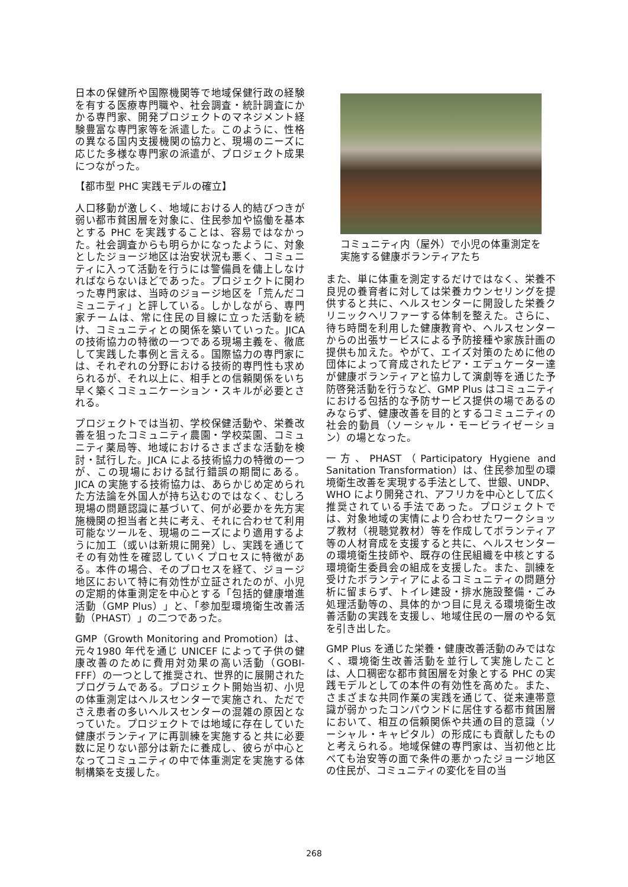日本の保健所や国際機関等で地域保健行政の経験を有する医療専門職や、社会調査・統計調査にかかる専門家、開発プロジェクトのマネジメント経験豊富な専門家等を派遣した。このように、性格の異なる国内支援機関の協力と、現場のニーズに応じた多様な専門家の派遣が、プロジェクト成果につながった。
【都市型 PHC 実践モデルの確立】
人口移動が激しく、地域における人的結びつきが弱い都市貧困層を対象に、住民参加や協働を基本とする PHC を実践することは、容易ではなかった。社会調査からも明らかになったように、対象としたジョージ地区は治安状況も悪く、コミュニティに入って活動を行うには警備員を傭上しなければならないほどであった。プロジェクトに関わった専門家は、当時のジョージ地区を「荒んだコミュニティ」と評している。しかしながら、専門家チームは、常に住民の目線に立った活動を続け、コミュニティとの関係を築いていった。JICA の技術協力の特徴の一つである現場主義を、徹底して実践した事例と言える。国際協力の専門家には、それぞれの分野における技術的専門性も求められるが、それ以上に、相手との信頼関係をいち早く築くコミュニケーション・スキルが必要とされる。
プロジェクトでは当初、学校保健活動や、栄養改善を狙ったコミュニティ農園・学校菜園、コミュニティ薬局等、地域におけるさまざまな活動を検討・試行した。JICA による技術協力の特徴の一つが、この現場における試行錯誤の期間にある。JICA の実施する技術協力は、あらかじめ定められた方法論を外国人が持ち込むのではなく、むしろ現場の問題認識に基づいて、何が必要かを先方実施機関の担当者と共に考え、それに合わせて利用可能なツールを、現場のニーズにより適用するように加工（或いは新規に開発）し、実践を通じてその有効性を確認していくプロセスに特徴がある。本件の場合、そのプロセスを経て、ジョージ地区において特に有効性が立証されたのが、小児の定期的体重測定を中心とする「包括的健康増進活動（GMP Plus）」と、「参加型環境衛生改善活動（PHAST）」の二つであった。
GMP（Growth Monitoring and Promotion）は、元々1980 年代を通じ UNICEF によって子供の健康改善のために費用対効果の高い活動（GOBI-FFF）の一つとして推奨され、世界的に展開されたプログラムである。プロジェクト開始当初、小児の体重測定はヘルスセンターで実施され、ただでさえ患者の多いヘルスセンターの混雑の原因となっていた。プロジェクトでは地域に存在していた健康ボランティアに再訓練を実施すると共に必要数に足りない部分は新たに養成し、彼らが中心となってコミュニティの中で体重測定を実施する体制構築を支援した。
コミュニティ内（屋外）で小児の体重測定を実施する健康ボランティアたち
また、単に体重を測定するだけではなく、栄養不良児の養育者に対しては栄養カウンセリングを提供すると共に、ヘルスセンターに開設した栄養クリニックへリファーする体制を整えた。さらに、待ち時間を利用した健康教育や、ヘルスセンターからの出張サービスによる予防接種や家族計画の提供も加えた。やがて、エイズ対策のために他の団体によって育成されたピア・エデュケーター達が健康ボランティアと協力して演劇等を通じた予防啓発活動を行うなど、GMP Plus はコミュニティにおける包括的な予防サービス提供の場であるのみならず、健康改善を目的とするコミュニティの社会的動員（ソーシャル・モービライゼーション）の場となった。
一方、PHAST（Participatory Hygiene and Sanitation Transformation）は、住民参加型の環境衛生改善を実現する手法として、世銀、UNDP、WHO により開発され、アフリカを中心として広く推奨されている手法であった。プロジェクトでは、対象地域の実情により合わせたワークショップ教材（視聴覚教材）等を作成してボランティア等の人材育成を支援すると共に、ヘルスセンターの環境衛生技師や、既存の住民組織を中核とする環境衛生委員会の組成を支援した。また、訓練を受けたボランティアによるコミュニティの問題分析に留まらず、トイレ建設・排水施設整備・ごみ処理活動等の、具体的かつ目に見える環境衛生改善活動の実践を支援し、地域住民の一層のやる気を引き出した。
GMP Plus を通じた栄養・健康改善活動のみではなく、環境衛生改善活動を並行して実施したことは、人口稠密な都市貧困層を対象とする PHC の実践モデルとしての本件の有効性を高めた。また、さまざまな共同作業の実践を通じて、従来連帯意識が弱かったコンパウンドに居住する都市貧困層において、相互の信頼関係や共通の目的意識（ソーシャル・キャピタル）の形成にも貢献したものと考えられる。地域保健の専門家は、当初他と比べても治安等の面で条件の悪かったジョージ地区の住民が、コミュニティの変化を目の当
268